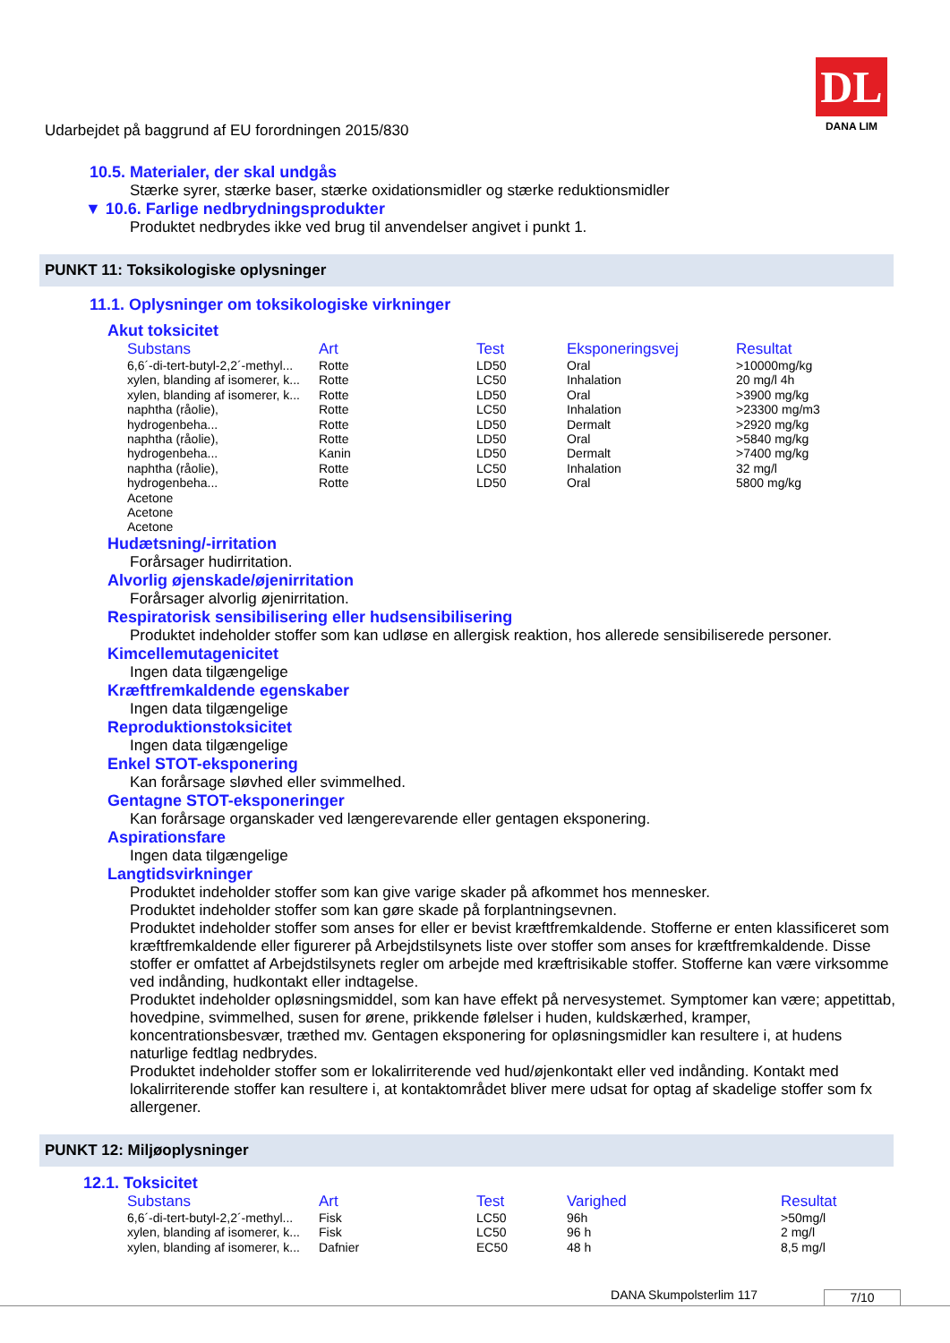Udarbejdet på baggrund af EU forordningen 2015/830
DL
DANA LIM
10.5. Materialer, der skal undgås
Stærke syrer, stærke baser, stærke oxidationsmidler og stærke reduktionsmidler
▼ 10.6. Farlige nedbrydningsprodukter
Produktet nedbrydes ikke ved brug til anvendelser angivet i punkt 1.
PUNKT 11: Toksikologiske oplysninger
11.1. Oplysninger om toksikologiske virkninger
Akut toksicitet
| Substans | Art | Test | Eksponeringsvej | Resultat |
| --- | --- | --- | --- | --- |
| 6,6´-di-tert-butyl-2,2´-methyl... | Rotte | LD50 | Oral | >10000mg/kg |
| xylen, blanding af isomerer, k... | Rotte | LC50 | Inhalation | 20 mg/l 4h |
| xylen, blanding af isomerer, k... | Rotte | LD50 | Oral | >3900 mg/kg |
| naphtha (råolie), | Rotte | LC50 | Inhalation | >23300 mg/m3 |
| hydrogenbeha... | Rotte | LD50 | Dermalt | >2920 mg/kg |
| naphtha (råolie), | Rotte | LD50 | Oral | >5840 mg/kg |
| hydrogenbeha... | Kanin | LD50 | Dermalt | >7400 mg/kg |
| naphtha (råolie), | Rotte | LC50 | Inhalation | 32 mg/l |
| hydrogenbeha... | Rotte | LD50 | Oral | 5800 mg/kg |
| Acetone | | | | |
| Acetone | | | | |
| Acetone | | | | |
Hudætsning/-irritation
Forårsager hudirritation.
Alvorlig øjenskade/øjenirritation
Forårsager alvorlig øjenirritation.
Respiratorisk sensibilisering eller hudsensibilisering
Produktet indeholder stoffer som kan udløse en allergisk reaktion, hos allerede sensibiliserede personer.
Kimcellemutagenicitet
Ingen data tilgængelige
Kræftfremkaldende egenskaber
Ingen data tilgængelige
Reproduktionstoksicitet
Ingen data tilgængelige
Enkel STOT-eksponering
Kan forårsage sløvhed eller svimmelhed.
Gentagne STOT-eksponeringer
Kan forårsage organskader ved længerevarende eller gentagen eksponering.
Aspirationsfare
Ingen data tilgængelige
Langtidsvirkninger
Produktet indeholder stoffer som kan give varige skader på afkommet hos mennesker.
Produktet indeholder stoffer som kan gøre skade på forplantningsevnen.
Produktet indeholder stoffer som anses for eller er bevist kræftfremkaldende. Stofferne er enten klassificeret som kræftfremkaldende eller figurerer på Arbejdstilsynets liste over stoffer som anses for kræftfremkaldende. Disse stoffer er omfattet af Arbejdstilsynets regler om arbejde med kræftrisikable stoffer. Stofferne kan være virksomme ved indånding, hudkontakt eller indtagelse.
Produktet indeholder opløsningsmiddel, som kan have effekt på nervesystemet. Symptomer kan være; appetittab, hovedpine, svimmelhed, susen for ørene, prikkende følelser i huden, kuldskærhed, kramper, koncentrationsbesvær, træthed mv. Gentagen eksponering for opløsningsmidler kan resultere i, at hudens naturlige fedtlag nedbrydes.
Produktet indeholder stoffer som er lokalirriterende ved hud/øjenkontakt eller ved indånding. Kontakt med lokalirriterende stoffer kan resultere i, at kontaktområdet bliver mere udsat for optag af skadelige stoffer som fx allergener.
PUNKT 12: Miljøoplysninger
12.1. Toksicitet
| Substans | Art | Test | Varighed | Resultat |
| --- | --- | --- | --- | --- |
| 6,6´-di-tert-butyl-2,2´-methyl... | Fisk | LC50 | 96h | >50mg/l |
| xylen, blanding af isomerer, k... | Fisk | LC50 | 96 h | 2 mg/l |
| xylen, blanding af isomerer, k... | Dafnier | EC50 | 48 h | 8,5 mg/l |
DANA Skumpolsterlim 117 7/10